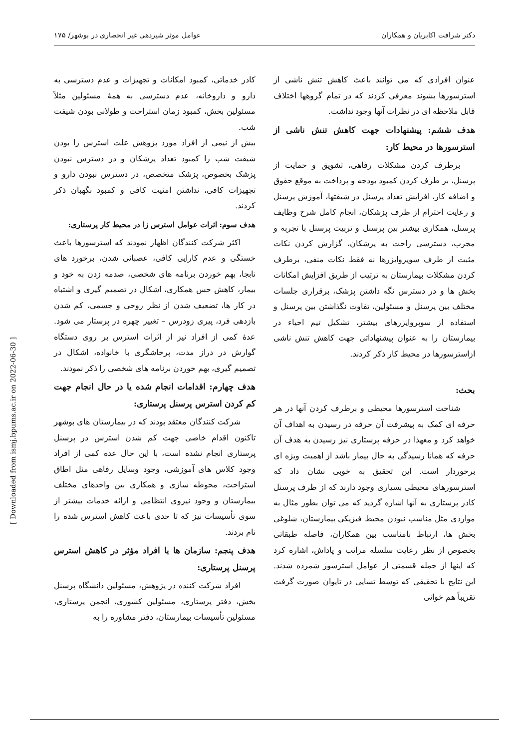دکتر شرافت اکابریان و همکاران عوامل موثر شیردهی غیر انحصاری در بوشهر/ ۱۷۵
کادر خدماتی، کمبود امکانات و تجهیزات و عدم دسترسی به دارو و داروخانه، عدم دسترسی به همهٔ مسئولین مثلاً مسئولین بخش، کمبود زمان استراحت و طولانی بودن شیفت شب.
بیش از نیمی از افراد مورد پژوهش علت استرس زا بودن شیفت شب را کمبود تعداد پزشکان و در دسترس نبودن پزشک بخصوص، پزشک متخصص، در دسترس نبودن دارو و تجهیزات کافی، نداشتن امنیت کافی و کمبود نگهبان ذکر کردند.
هدف سوم: اثرات عوامل استرس زا در محیط کار پرستاری:
اکثر شرکت کنندگان اظهار نمودند که استرسورها باعث خستگی و عدم کارایی کافی، عصبانی شدن، برخورد های نابجا، بهم خوردن برنامه های شخصی، صدمه زدن به خود و بیمار، کاهش حس همکاری، اشکال در تصمیم گیری و اشتباه در کار ها، تضعیف شدن از نظر روحی و جسمی، کم شدن بازدهی فرد، پیری زودرس – تغییر چهره در پرستار می شود. عدهٔ کمی از افراد نیز از اثرات استرس بر روی دستگاه گوارش در دراز مدت، پرخاشگری با خانواده، اشکال در تصمیم گیری، بهم خوردن برنامه های شخصی را ذکر نمودند.
هدف چهارم: اقدامات انجام شده یا در حال انجام جهت کم کردن استرس پرسنل پرستاری:
شرکت کنندگان معتقد بودند که در بیمارستان های بوشهر تاکنون اقدام خاصی جهت کم شدن استرس در پرسنل پرستاری انجام نشده است، با این حال عده کمی از افراد وجود کلاس های آموزشی، وجود وسایل رفاهی مثل اطاق استراحت، محوطه سازی و همکاری بین واحدهای مختلف بیمارستان و وجود نیروی انتظامی و ارائه خدمات بیشتر از سوی تأسیسات نیز که تا حدی باعث کاهش استرس شده را نام بردند.
هدف پنجم: سازمان ها یا افراد مؤثر در کاهش استرس پرسنل پرستاری:
افراد شرکت کننده در پژوهش، مسئولین دانشگاه پرسنل بخش، دفتر پرستاری، مسئولین کشوری، انجمن پرستاری، مسئولین تأسیسات بیمارستان، دفتر مشاوره را به
عنوان افرادی که می توانند باعث کاهش تنش ناشی از استرسورها بشوند معرفی کردند که در تمام گروهها اختلاف قابل ملاحظه ای در نظرات آنها وجود نداشت.
هدف ششم: پیشنهادات جهت کاهش تنش ناشی از استرسورها در محیط کار:
برطرف کردن مشکلات رفاهی، تشویق و حمایت از پرسنل، بر طرف کردن کمبود بودجه و پرداخت به موقع حقوق و اضافه کار، افزایش تعداد پرسنل در شیفتها، آموزش پرسنل و رعایت احترام از طرف پزشکان، انجام کامل شرح وظایف پرسنل، همکاری بیشتر بین پرسنل و تربیت پرسنل با تجربه و مجرب، دسترسی راحت به پزشکان، گزارش کردن نکات مثبت از طرف سوپروایزرها نه فقط نکات منفی، برطرف کردن مشکلات بیمارستان به ترتیب از طریق افزایش امکانات بخش ها و در دسترس نگه داشتن پزشک، برقراری جلسات مختلف بین پرسنل و مسئولین، تفاوت نگذاشتن بین پرسنل و استفاده از سوپروایزرهای بیشتر، تشکیل تیم احیاء در بیمارستان را به عنوان پیشنهاداتی جهت کاهش تنش ناشی ازاسترسورها در محیط کار ذکر کردند.
بحث:
شناخت استرسورها محیطی و برطرف کردن آنها در هر حرفه ای کمک به پیشرفت آن حرفه در رسیدن به اهداف آن خواهد کرد و معهذا در حرفه پرستاری نیز رسیدن به هدف آن حرفه که همانا رسیدگی به حال بیمار باشد از اهمیت ویژه ای برخوردار است. این تحقیق به خوبی نشان داد که استرسورهای محیطی بسیاری وجود دارند که از طرف پرسنل کادر پرستاری به آنها اشاره گردید که می توان بطور مثال به مواردی مثل مناسب نبودن محیط فیزیکی بیمارستان، شلوغی بخش ها، ارتباط نامناسب بین همکاران، فاصله طبقاتی بخصوص از نظر رعایت سلسله مراتب و پاداش، اشاره کرد که اینها از جمله قسمتی از عوامل استرسور شمرده شدند. این نتایج با تحقیقی که توسط تسایی در تایوان صورت گرفت تقریباً هم خوانی
[ Downloaded from ismj.bpums.ac.ir on 2022-06-30 ]